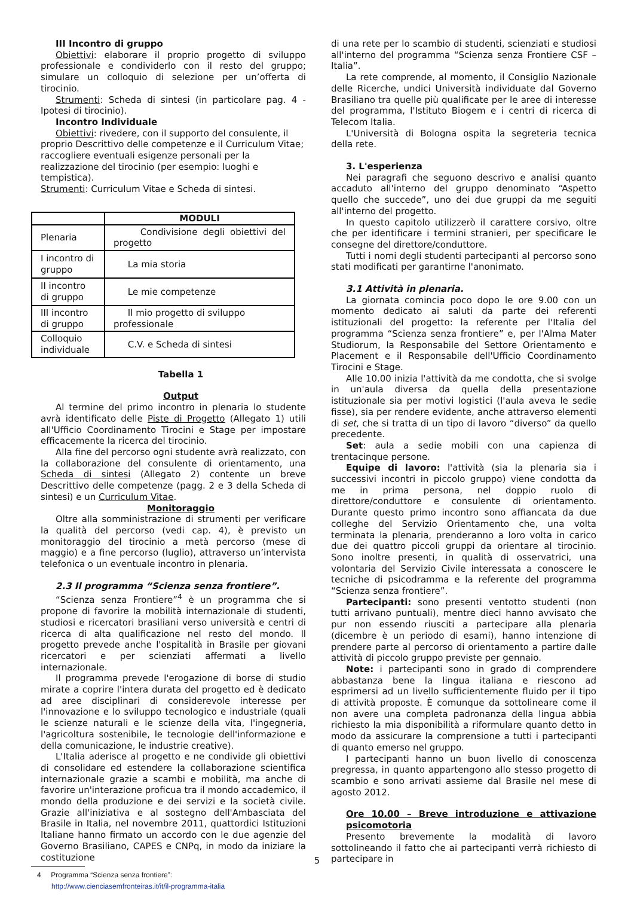III Incontro di gruppo
Obiettivi: elaborare il proprio progetto di sviluppo professionale e condividerlo con il resto del gruppo; simulare un colloquio di selezione per un’offerta di tirocinio.
Strumenti: Scheda di sintesi (in particolare pag. 4 - Ipotesi di tirocinio).
Incontro Individuale
Obiettivi: rivedere, con il supporto del consulente, il proprio Descrittivo delle competenze e il Curriculum Vitae; raccogliere eventuali esigenze personali per la realizzazione del tirocinio (per esempio: luoghi e tempistica).
Strumenti: Curriculum Vitae e Scheda di sintesi.
| | MODULI |
| --- | --- |
| Plenaria | Condivisione degli obiettivi del progetto |
| I incontro di gruppo | La mia storia |
| II incontro di gruppo | Le mie competenze |
| III incontro di gruppo | Il mio progetto di sviluppo professionale |
| Colloquio individuale | C.V. e Scheda di sintesi |
Tabella 1
Output
Al termine del primo incontro in plenaria lo studente avrà identificato delle Piste di Progetto (Allegato 1) utili all'Ufficio Coordinamento Tirocini e Stage per impostare efficacemente la ricerca del tirocinio.
Alla fine del percorso ogni studente avrà realizzato, con la collaborazione del consulente di orientamento, una Scheda di sintesi (Allegato 2) contente un breve Descrittivo delle competenze (pagg. 2 e 3 della Scheda di sintesi) e un Curriculum Vitae.
Monitoraggio
Oltre alla somministrazione di strumenti per verificare la qualità del percorso (vedi cap. 4), è previsto un monitoraggio del tirocinio a metà percorso (mese di maggio) e a fine percorso (luglio), attraverso un’intervista telefonica o un eventuale incontro in plenaria.
2.3 Il programma “Scienza senza frontiere”.
“Scienza senza Frontiere”<sup>4</sup> è un programma che si propone di favorire la mobilità internazionale di studenti, studiosi e ricercatori brasiliani verso università e centri di ricerca di alta qualificazione nel resto del mondo. Il progetto prevede anche l'ospitalità in Brasile per giovani ricercatori e per scienziati affermati a livello internazionale.
Il programma prevede l'erogazione di borse di studio mirate a coprire l'intera durata del progetto ed è dedicato ad aree disciplinari di considerevole interesse per l'innovazione e lo sviluppo tecnologico e industriale (quali le scienze naturali e le scienze della vita, l'ingegneria, l'agricoltura sostenibile, le tecnologie dell'informazione e della comunicazione, le industrie creative).
L'Italia aderisce al progetto e ne condivide gli obiettivi di consolidare ed estendere la collaborazione scientifica internazionale grazie a scambi e mobilità, ma anche di favorire un'interazione proficua tra il mondo accademico, il mondo della produzione e dei servizi e la società civile. Grazie all'iniziativa e al sostegno dell'Ambasciata del Brasile in Italia, nel novembre 2011, quattordici Istituzioni Italiane hanno firmato un accordo con le due agenzie del Governo Brasiliano, CAPES e CNPq, in modo da iniziare la costituzione
4 Programma “Scienza senza frontiere”:
http://www.cienciasemfronteiras.it/it/il-programma-italia
di una rete per lo scambio di studenti, scienziati e studiosi all'interno del programma “Scienza senza Frontiere CSF – Italia”.
La rete comprende, al momento, il Consiglio Nazionale delle Ricerche, undici Università individuate dal Governo Brasiliano tra quelle più qualificate per le aree di interesse del programma, l'Istituto Biogem e i centri di ricerca di Telecom Italia.
L'Università di Bologna ospita la segreteria tecnica della rete.
3. L'esperienza
Nei paragrafi che seguono descrivo e analisi quanto accaduto all'interno del gruppo denominato “Aspetto quello che succede”, uno dei due gruppi da me seguiti all'interno del progetto.
In questo capitolo utilizzerò il carattere corsivo, oltre che per identificare i termini stranieri, per specificare le consegne del direttore/conduttore.
Tutti i nomi degli studenti partecipanti al percorso sono stati modificati per garantirne l'anonimato.
3.1 Attività in plenaria.
La giornata comincia poco dopo le ore 9.00 con un momento dedicato ai saluti da parte dei referenti istituzionali del progetto: la referente per l'Italia del programma “Scienza senza frontiere” e, per l'Alma Mater Studiorum, la Responsabile del Settore Orientamento e Placement e il Responsabile dell'Ufficio Coordinamento Tirocini e Stage.
Alle 10.00 inizia l'attività da me condotta, che si svolge in un'aula diversa da quella della presentazione istituzionale sia per motivi logistici (l'aula aveva le sedie fisse), sia per rendere evidente, anche attraverso elementi di set, che si tratta di un tipo di lavoro “diverso” da quello precedente.
Set: aula a sedie mobili con una capienza di trentacinque persone.
Equipe di lavoro: l'attività (sia la plenaria sia i successivi incontri in piccolo gruppo) viene condotta da me in prima persona, nel doppio ruolo di direttore/conduttore e consulente di orientamento. Durante questo primo incontro sono affiancata da due colleghe del Servizio Orientamento che, una volta terminata la plenaria, prenderanno a loro volta in carico due dei quattro piccoli gruppi da orientare al tirocinio. Sono inoltre presenti, in qualità di osservatrici, una volontaria del Servizio Civile interessata a conoscere le tecniche di psicodramma e la referente del programma “Scienza senza frontiere”.
Partecipanti: sono presenti ventotto studenti (non tutti arrivano puntuali), mentre dieci hanno avvisato che pur non essendo riusciti a partecipare alla plenaria (dicembre è un periodo di esami), hanno intenzione di prendere parte al percorso di orientamento a partire dalle attività di piccolo gruppo previste per gennaio.
Note: i partecipanti sono in grado di comprendere abbastanza bene la lingua italiana e riescono ad esprimersi ad un livello sufficientemente fluido per il tipo di attività proposte. È comunque da sottolineare come il non avere una completa padronanza della lingua abbia richiesto la mia disponibilità a riformulare quanto detto in modo da assicurare la comprensione a tutti i partecipanti di quanto emerso nel gruppo.
I partecipanti hanno un buon livello di conoscenza pregressa, in quanto appartengono allo stesso progetto di scambio e sono arrivati assieme dal Brasile nel mese di agosto 2012.
Ore 10.00 – Breve introduzione e attivazione psicomotoria
Presento brevemente la modalità di lavoro sottolineando il fatto che ai partecipanti verrà richiesto di partecipare in
5